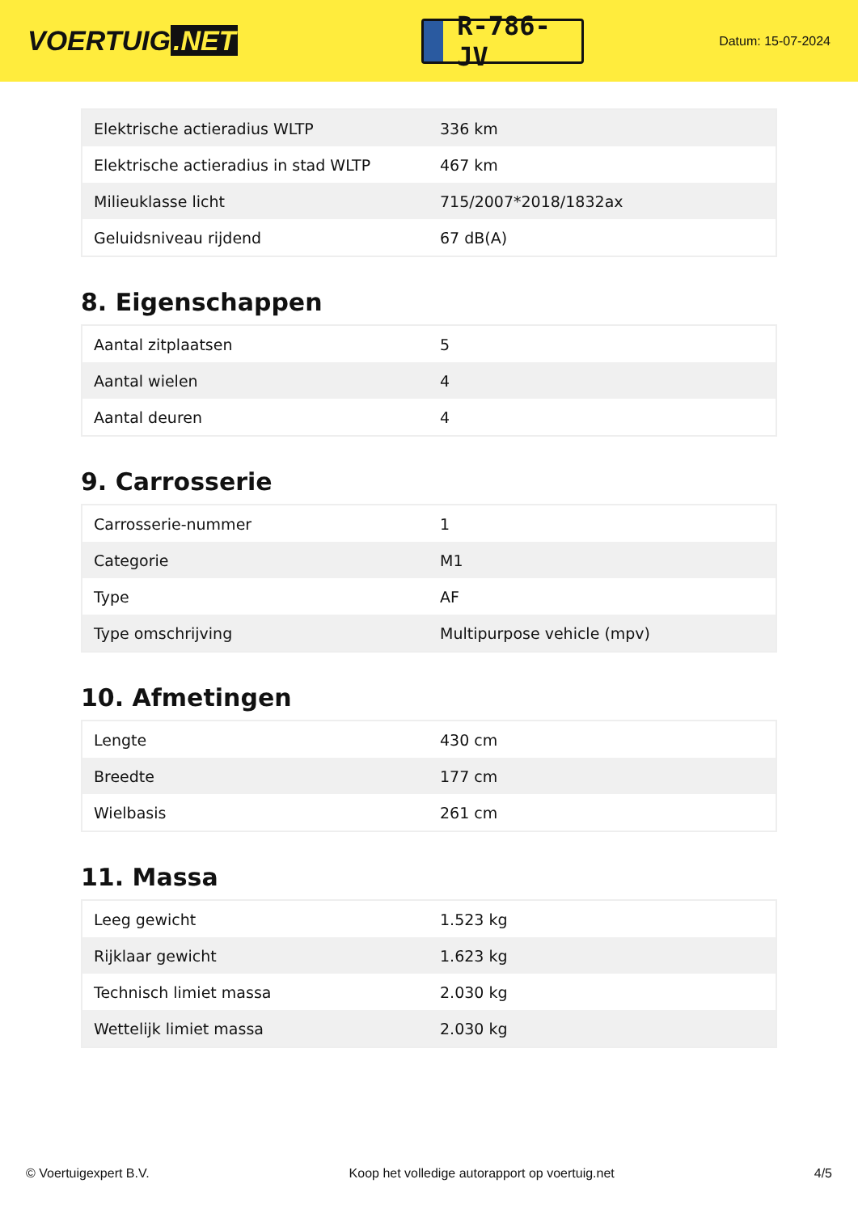VOERTUIG.NET
R-786-JV
Datum: 15-07-2024
| Elektrische actieradius WLTP | 336 km |
| Elektrische actieradius in stad WLTP | 467 km |
| Milieuklasse licht | 715/2007*2018/1832ax |
| Geluidsniveau rijdend | 67 dB(A) |
8. Eigenschappen
| Aantal zitplaatsen | 5 |
| Aantal wielen | 4 |
| Aantal deuren | 4 |
9. Carrosserie
| Carrosserie-nummer | 1 |
| Categorie | M1 |
| Type | AF |
| Type omschrijving | Multipurpose vehicle (mpv) |
10. Afmetingen
| Lengte | 430 cm |
| Breedte | 177 cm |
| Wielbasis | 261 cm |
11. Massa
| Leeg gewicht | 1.523 kg |
| Rijklaar gewicht | 1.623 kg |
| Technisch limiet massa | 2.030 kg |
| Wettelijk limiet massa | 2.030 kg |
© Voertuigexpert B.V. Koop het volledige autorapport op voertuig.net 4/5